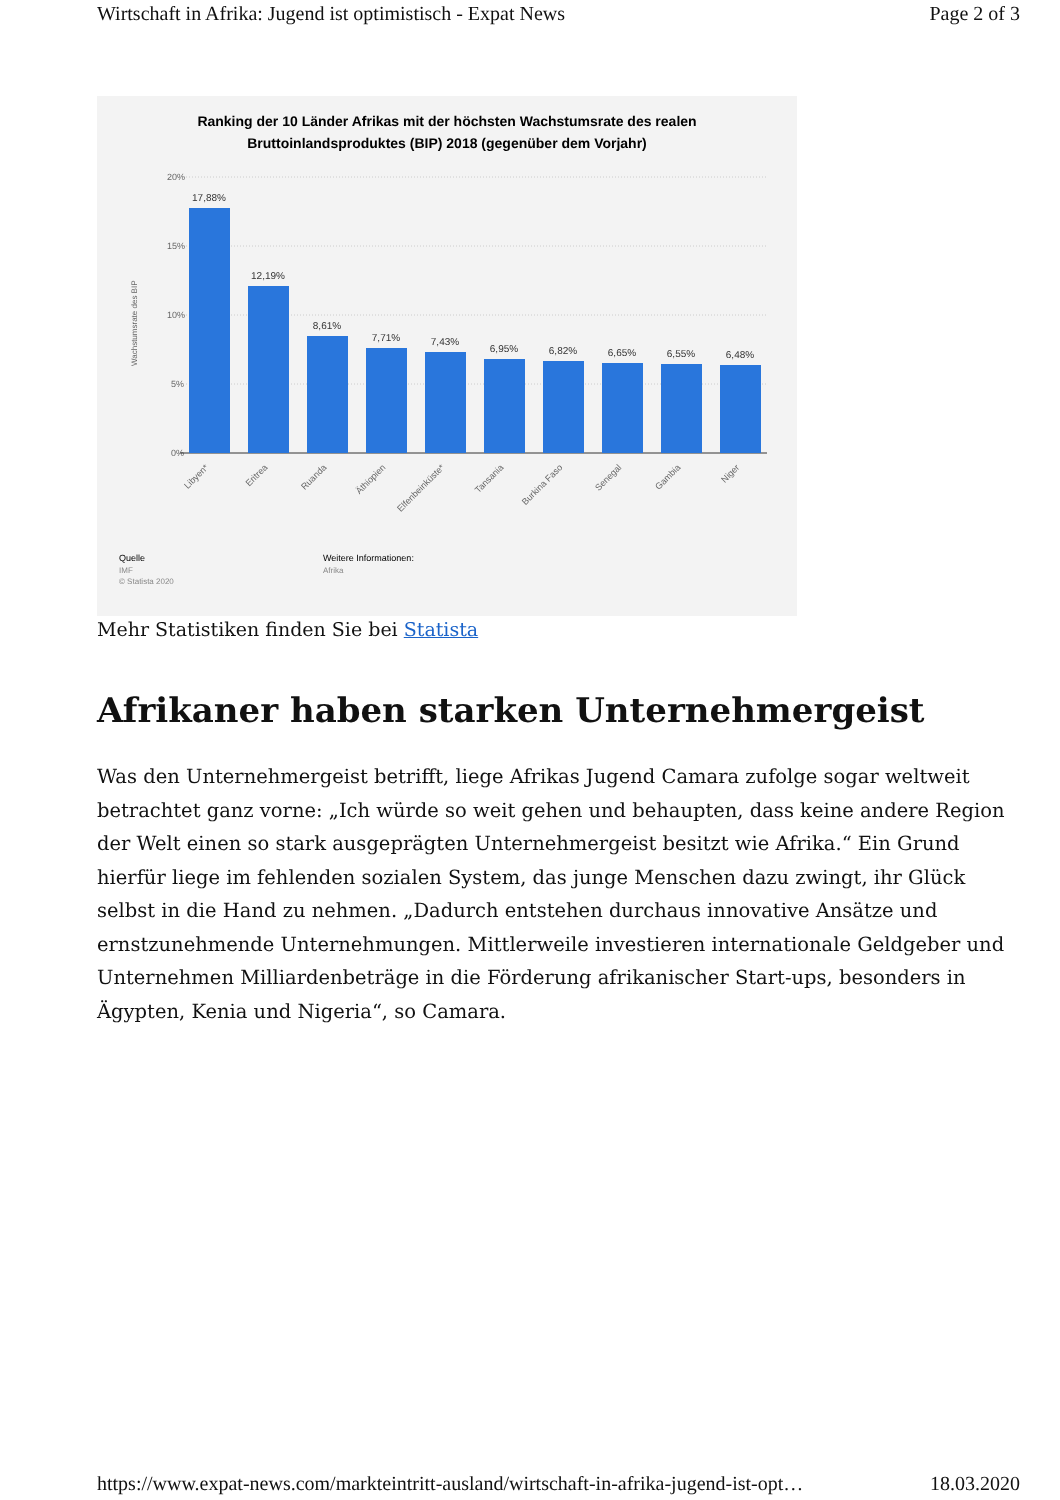Wirtschaft in Afrika: Jugend ist optimistisch - Expat News Page 2 of 3
Ranking der 10 Länder Afrikas mit der höchsten Wachstumsrate des realen
Bruttoinlandsproduktes (BIP) 2018 (gegenüber dem Vorjahr)
20%
15%
10%
5%
0%
Wachstumsrate des BIP
17,88%
12,19%
8,61%
7,71%
7,43%
6,95%
6,82%
6,65%
6,55%
6,48%
Libyen*
Eritrea
Ruanda
Äthiopien
Elfenbeinküste*
Tansania
Burkina Faso
Senegal
Gambia
Niger
Quelle
IMF
© Statista 2020
Weitere Informationen:
Afrika
Mehr Statistiken finden Sie bei Statista
Afrikaner haben starken Unternehmergeist
Was den Unternehmergeist betrifft, liege Afrikas Jugend Camara zufolge sogar welt­weit betrachtet ganz vorne: „Ich würde so weit gehen und behaupten, dass keine andere Region der Welt einen so stark ausgeprägten Unternehmergeist besitzt wie Afrika.“ Ein Grund hierfür liege im fehlenden sozialen System, das junge Menschen dazu zwingt, ihr Glück selbst in die Hand zu nehmen. „Dadurch entstehen durchaus innovative Ansätze und ernstzunehmende Unternehmungen. Mittlerweile investieren internationale Geldgeber und Unternehmen Milliardenbeträge in die Förderung afrika­nischer Start-ups, besonders in Ägypten, Kenia und Nigeria“, so Camara.
https://www.expat-news.com/markteintritt-ausland/wirtschaft-in-afrika-jugend-ist-opt… 18.03.2020